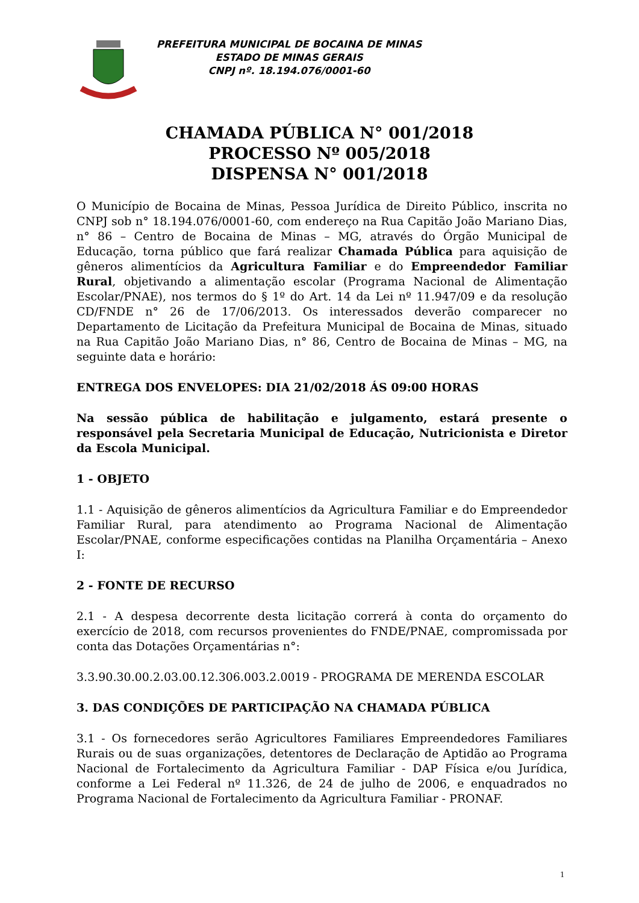PREFEITURA MUNICIPAL DE BOCAINA DE MINAS
ESTADO DE MINAS GERAIS
CNPJ nº. 18.194.076/0001-60
CHAMADA PÚBLICA N° 001/2018
PROCESSO Nº 005/2018
DISPENSA N° 001/2018
O Município de Bocaina de Minas, Pessoa Jurídica de Direito Público, inscrita no CNPJ sob n° 18.194.076/0001-60, com endereço na Rua Capitão João Mariano Dias, n° 86 – Centro de Bocaina de Minas – MG, através do Órgão Municipal de Educação, torna público que fará realizar Chamada Pública para aquisição de gêneros alimentícios da Agricultura Familiar e do Empreendedor Familiar Rural, objetivando a alimentação escolar (Programa Nacional de Alimentação Escolar/PNAE), nos termos do § 1º do Art. 14 da Lei nº 11.947/09 e da resolução CD/FNDE n° 26 de 17/06/2013. Os interessados deverão comparecer no Departamento de Licitação da Prefeitura Municipal de Bocaina de Minas, situado na Rua Capitão João Mariano Dias, n° 86, Centro de Bocaina de Minas – MG, na seguinte data e horário:
ENTREGA DOS ENVELOPES: DIA 21/02/2018 ÁS 09:00 HORAS
Na sessão pública de habilitação e julgamento, estará presente o responsável pela Secretaria Municipal de Educação, Nutricionista e Diretor da Escola Municipal.
1 - OBJETO
1.1 - Aquisição de gêneros alimentícios da Agricultura Familiar e do Empreendedor Familiar Rural, para atendimento ao Programa Nacional de Alimentação Escolar/PNAE, conforme especificações contidas na Planilha Orçamentária – Anexo I:
2 - FONTE DE RECURSO
2.1 - A despesa decorrente desta licitação correrá à conta do orçamento do exercício de 2018, com recursos provenientes do FNDE/PNAE, compromissada por conta das Dotações Orçamentárias n°:
3.3.90.30.00.2.03.00.12.306.003.2.0019 - PROGRAMA DE MERENDA ESCOLAR
3. DAS CONDIÇÕES DE PARTICIPAÇÃO NA CHAMADA PÚBLICA
3.1 - Os fornecedores serão Agricultores Familiares Empreendedores Familiares Rurais ou de suas organizações, detentores de Declaração de Aptidão ao Programa Nacional de Fortalecimento da Agricultura Familiar - DAP Física e/ou Jurídica, conforme a Lei Federal nº 11.326, de 24 de julho de 2006, e enquadrados no Programa Nacional de Fortalecimento da Agricultura Familiar - PRONAF.
1